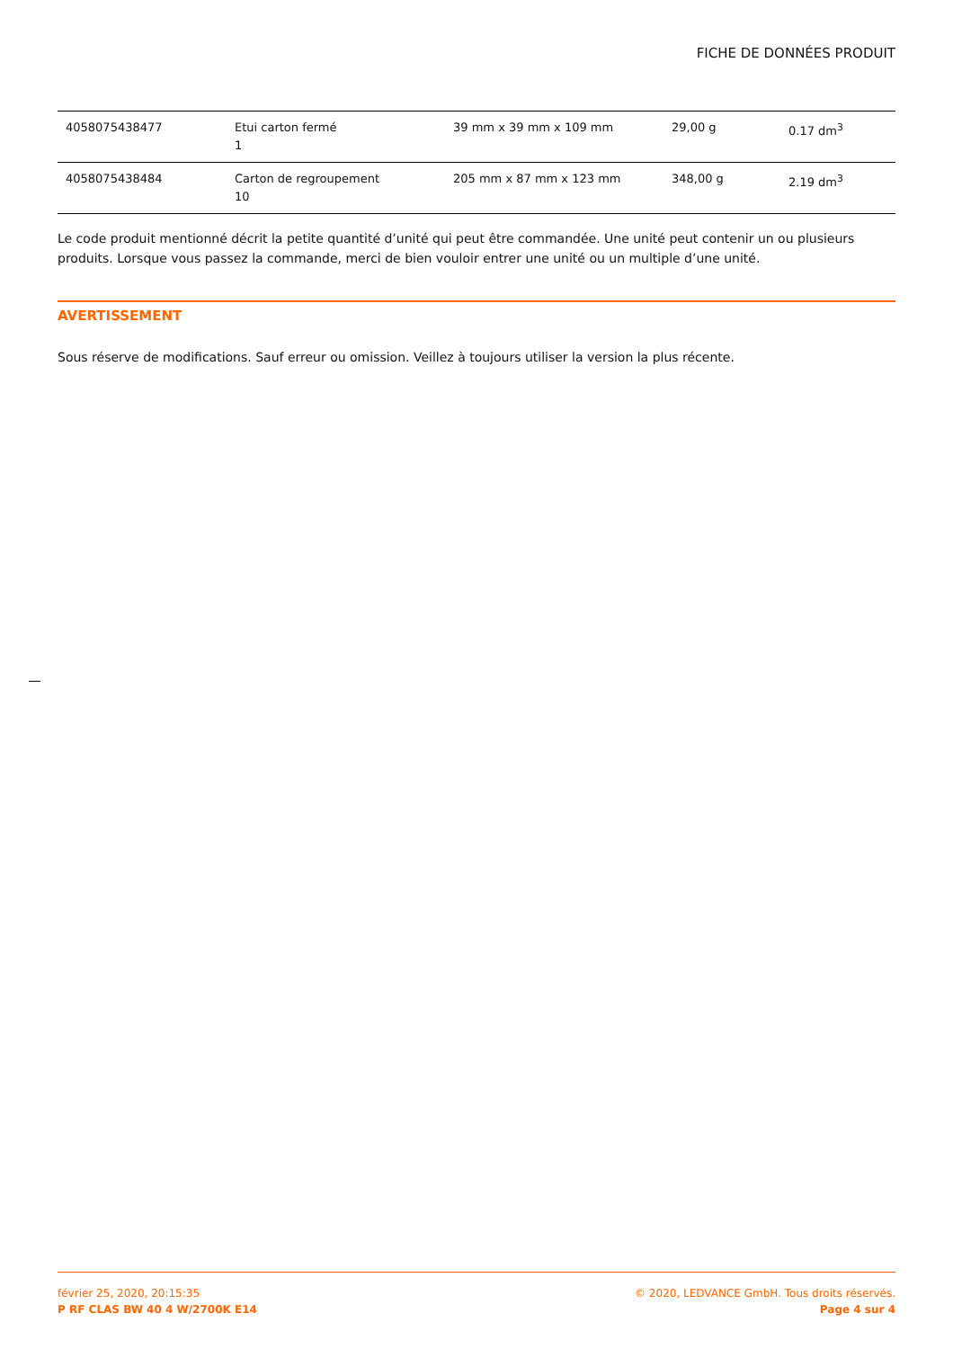FICHE DE DONNÉES PRODUIT
| 4058075438477 | Etui carton fermé 1 | 39 mm x 39 mm x 109 mm | 29,00 g | 0.17 dm<sup>3</sup> |
| 4058075438484 | Carton de regroupement 10 | 205 mm x 87 mm x 123 mm | 348,00 g | 2.19 dm<sup>3</sup> |
Le code produit mentionné décrit la petite quantité d’unité qui peut être commandée. Une unité peut contenir un ou plusieurs produits. Lorsque vous passez la commande, merci de bien vouloir entrer une unité ou un multiple d’une unité.
AVERTISSEMENT
Sous réserve de modifications. Sauf erreur ou omission. Veillez à toujours utiliser la version la plus récente.
février 25, 2020, 20:15:35
P RF CLAS BW 40 4 W/2700K E14
© 2020, LEDVANCE GmbH. Tous droits réservés.
Page 4 sur 4